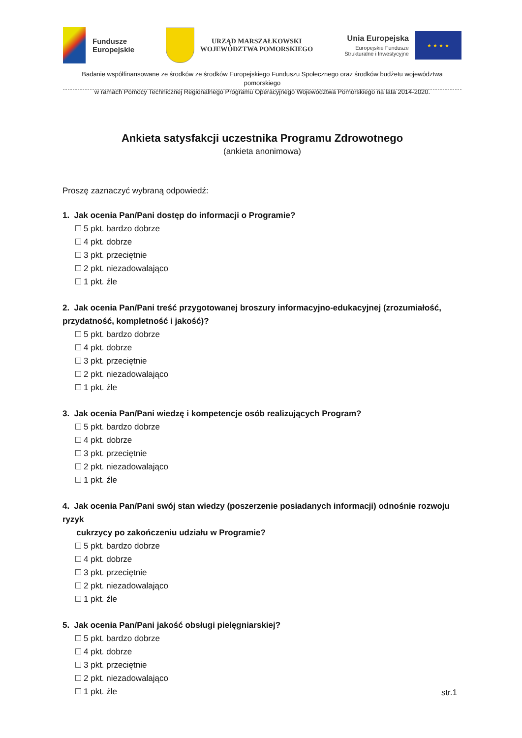Fundusze
Europejskie
URZĄD MARSZAŁKOWSKI
WOJEWÓDZTWA POMORSKIEGO
Unia Europejska
Europejskie Fundusze
Strukturalne i Inwestycyjne
★ ★ ★ ★
Badanie współfinansowane ze środków ze środków Europejskiego Funduszu Społecznego oraz środków budżetu województwa pomorskiego
w ramach Pomocy Technicznej Regionalnego Programu Operacyjnego Województwa Pomorskiego na lata 2014-2020.
Ankieta satysfakcji uczestnika Programu Zdrowotnego
(ankieta anonimowa)
Proszę zaznaczyć wybraną odpowiedź:
1. Jak ocenia Pan/Pani dostęp do informacji o Programie?
5 pkt. bardzo dobrze
4 pkt. dobrze
3 pkt. przeciętnie
2 pkt. niezadowalająco
1 pkt. źle
2. Jak ocenia Pan/Pani treść przygotowanej broszury informacyjno-edukacyjnej (zrozumiałość, przydatność, kompletność i jakość)?
5 pkt. bardzo dobrze
4 pkt. dobrze
3 pkt. przeciętnie
2 pkt. niezadowalająco
1 pkt. źle
3. Jak ocenia Pan/Pani wiedzę i kompetencje osób realizujących Program?
5 pkt. bardzo dobrze
4 pkt. dobrze
3 pkt. przeciętnie
2 pkt. niezadowalająco
1 pkt. źle
4. Jak ocenia Pan/Pani swój stan wiedzy (poszerzenie posiadanych informacji) odnośnie rozwoju ryzyk
cukrzycy po zakończeniu udziału w Programie?
5 pkt. bardzo dobrze
4 pkt. dobrze
3 pkt. przeciętnie
2 pkt. niezadowalająco
1 pkt. źle
5. Jak ocenia Pan/Pani jakość obsługi pielęgniarskiej?
5 pkt. bardzo dobrze
4 pkt. dobrze
3 pkt. przeciętnie
2 pkt. niezadowalająco
1 pkt. źle
str.1